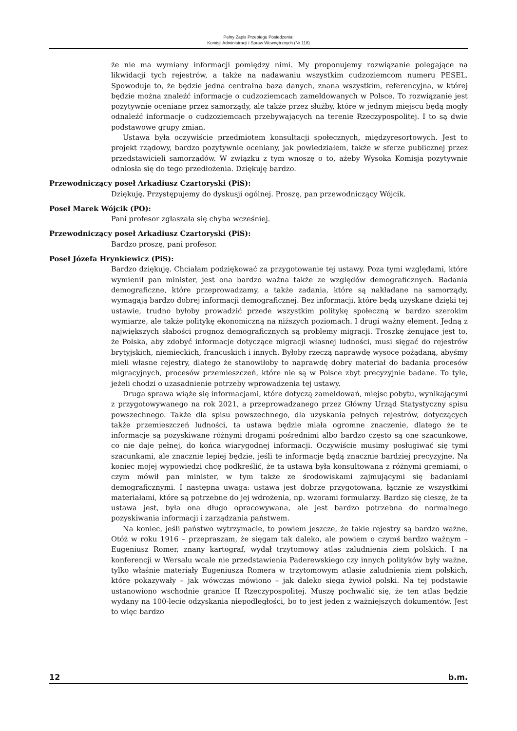Pełny Zapis Przebiegu Posiedzenia:
Komisji Administracji i Spraw Wewnętrznych (Nr 118)
że nie ma wymiany informacji pomiędzy nimi. My proponujemy rozwiązanie polegające na likwidacji tych rejestrów, a także na nadawaniu wszystkim cudzoziemcom numeru PESEL. Spowoduje to, że będzie jedna centralna baza danych, znana wszystkim, referencyjna, w której będzie można znaleźć informacje o cudzoziemcach zameldowanych w Polsce. To rozwiązanie jest pozytywnie oceniane przez samorządy, ale także przez służby, które w jednym miejscu będą mogły odnaleźć informacje o cudzoziemcach przebywających na terenie Rzeczypospolitej. I to są dwie podstawowe grupy zmian.
Ustawa była oczywiście przedmiotem konsultacji społecznych, międzyresortowych. Jest to projekt rządowy, bardzo pozytywnie oceniany, jak powiedziałem, także w sferze publicznej przez przedstawicieli samorządów. W związku z tym wnoszę o to, ażeby Wysoka Komisja pozytywnie odniosła się do tego przedłożenia. Dziękuję bardzo.
Przewodniczący poseł Arkadiusz Czartoryski (PiS):
Dziękuję. Przystępujemy do dyskusji ogólnej. Proszę, pan przewodniczący Wójcik.
Poseł Marek Wójcik (PO):
Pani profesor zgłaszała się chyba wcześniej.
Przewodniczący poseł Arkadiusz Czartoryski (PiS):
Bardzo proszę, pani profesor.
Poseł Józefa Hrynkiewicz (PiS):
Bardzo dziękuję. Chciałam podziękować za przygotowanie tej ustawy. Poza tymi względami, które wymienił pan minister, jest ona bardzo ważna także ze względów demograficznych. Badania demograficzne, które przeprowadzamy, a także zadania, które są nakładane na samorządy, wymagają bardzo dobrej informacji demograficznej. Bez informacji, które będą uzyskane dzięki tej ustawie, trudno byłoby prowadzić przede wszystkim politykę społeczną w bardzo szerokim wymiarze, ale także politykę ekonomiczną na niższych poziomach. I drugi ważny element. Jedną z największych słabości prognoz demograficznych są problemy migracji. Troszkę żenujące jest to, że Polska, aby zdobyć informacje dotyczące migracji własnej ludności, musi sięgać do rejestrów brytyjskich, niemieckich, francuskich i innych. Byłoby rzeczą naprawdę wysoce pożądaną, abyśmy mieli własne rejestry, dlatego że stanowiłoby to naprawdę dobry materiał do badania procesów migracyjnych, procesów przemieszczeń, które nie są w Polsce zbyt precyzyjnie badane. To tyle, jeżeli chodzi o uzasadnienie potrzeby wprowadzenia tej ustawy.
Druga sprawa wiąże się informacjami, które dotyczą zameldowań, miejsc pobytu, wynikającymi z przygotowywanego na rok 2021, a przeprowadzanego przez Główny Urząd Statystyczny spisu powszechnego. Także dla spisu powszechnego, dla uzyskania pełnych rejestrów, dotyczących także przemieszczeń ludności, ta ustawa będzie miała ogromne znaczenie, dlatego że te informacje są pozyskiwane różnymi drogami pośrednimi albo bardzo często są one szacunkowe, co nie daje pełnej, do końca wiarygodnej informacji. Oczywiście musimy posługiwać się tymi szacunkami, ale znacznie lepiej będzie, jeśli te informacje będą znacznie bardziej precyzyjne. Na koniec mojej wypowiedzi chcę podkreślić, że ta ustawa była konsultowana z różnymi gremiami, o czym mówił pan minister, w tym także ze środowiskami zajmującymi się badaniami demograficznymi. I następna uwaga: ustawa jest dobrze przygotowana, łącznie ze wszystkimi materiałami, które są potrzebne do jej wdrożenia, np. wzorami formularzy. Bardzo się cieszę, że ta ustawa jest, była ona długo opracowywana, ale jest bardzo potrzebna do normalnego pozyskiwania informacji i zarządzania państwem.
Na koniec, jeśli państwo wytrzymacie, to powiem jeszcze, że takie rejestry są bardzo ważne. Otóż w roku 1916 – przepraszam, że sięgam tak daleko, ale powiem o czymś bardzo ważnym – Eugeniusz Romer, znany kartograf, wydał trzytomowy atlas zaludnienia ziem polskich. I na konferencji w Wersalu wcale nie przedstawienia Paderewskiego czy innych polityków były ważne, tylko właśnie materiały Eugeniusza Romera w trzytomowym atlasie zaludnienia ziem polskich, które pokazywały – jak wówczas mówiono – jak daleko sięga żywioł polski. Na tej podstawie ustanowiono wschodnie granice II Rzeczypospolitej. Muszę pochwalić się, że ten atlas będzie wydany na 100-lecie odzyskania niepodległości, bo to jest jeden z ważniejszych dokumentów. Jest to więc bardzo
12 b.m.